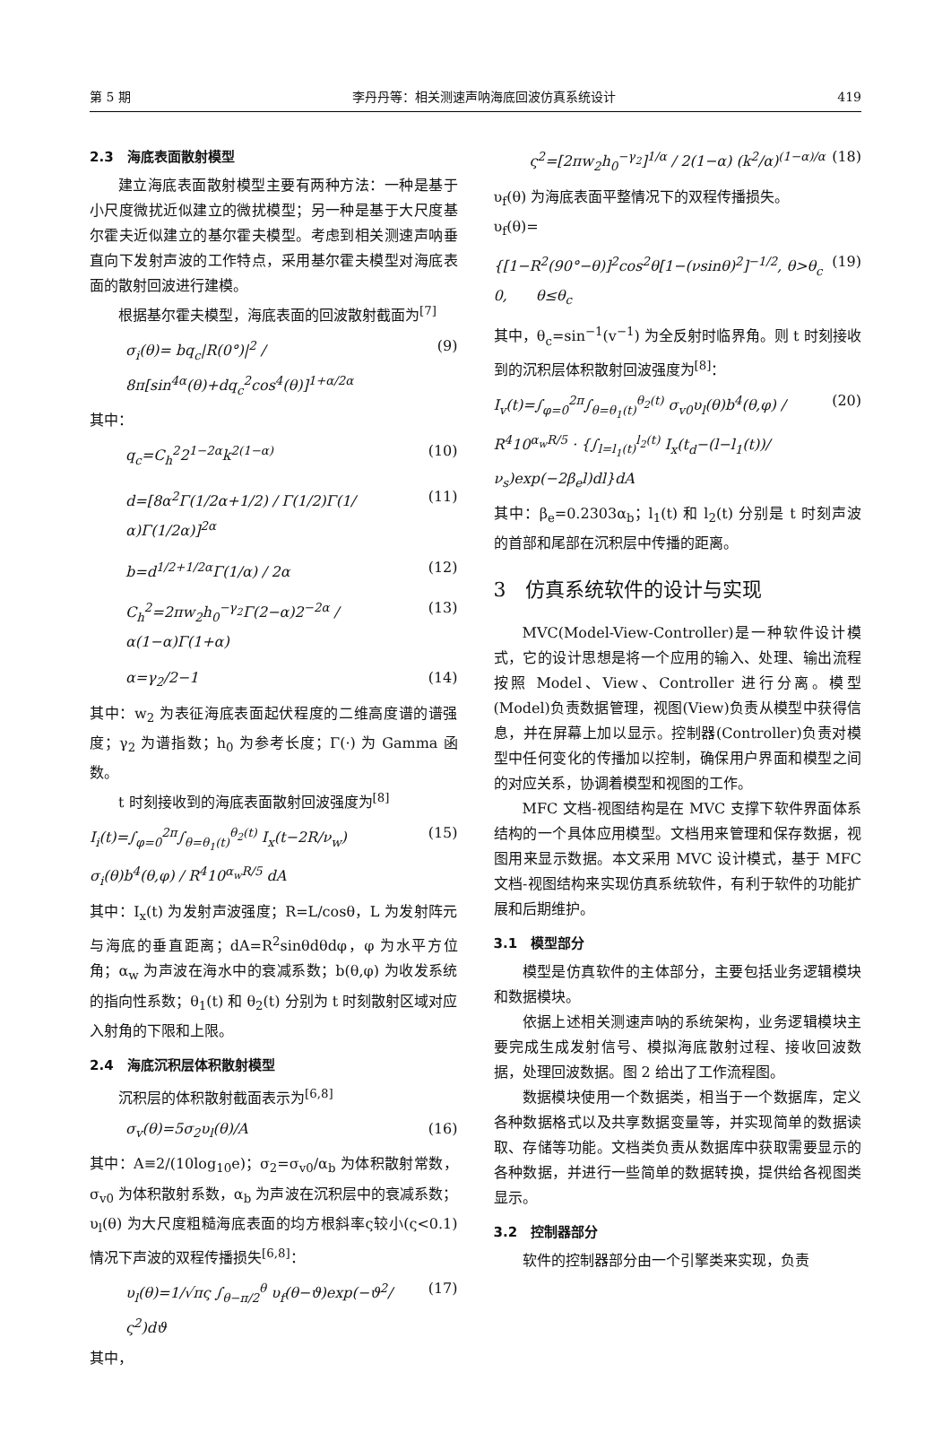第 5 期 李丹丹等：相关测速声呐海底回波仿真系统设计 419
2.3　海底表面散射模型
建立海底表面散射模型主要有两种方法：一种是基于小尺度微扰近似建立的微扰模型；另一种是基于大尺度基尔霍夫近似建立的基尔霍夫模型。考虑到相关测速声呐垂直向下发射声波的工作特点，采用基尔霍夫模型对海底表面的散射回波进行建模。
根据基尔霍夫模型，海底表面的回波散射截面为<sup>[7]</sup>
σ<sub>i</sub>(θ)= bq<sub>c</sub>|R(0°)|<sup>2</sup> / 8π[sin<sup>4α</sup>(θ)+dq<sub>c</sub><sup>2</sup>cos<sup>4</sup>(θ)]<sup>1+α/2α</sup> (9)
其中：
q<sub>c</sub>=C<sub>h</sub><sup>2</sup>2<sup>1−2α</sup>k<sup>2(1−α)</sup> (10)
d=[8α<sup>2</sup>Γ(1/2α+1/2) / Γ(1/2)Γ(1/α)Γ(1/2α)]<sup>2α</sup> (11)
b=d<sup>1/2+1/2α</sup>Γ(1/α) / 2α (12)
C<sub>h</sub><sup>2</sup>=2πw<sub>2</sub>h<sub>0</sub><sup>−γ<sub>2</sub></sup>Γ(2−α)2<sup>−2α</sup> / α(1−α)Γ(1+α) (13)
α=γ<sub>2</sub>/2−1 (14)
其中：w<sub>2</sub> 为表征海底表面起伏程度的二维高度谱的谱强度；γ<sub>2</sub> 为谱指数；h<sub>0</sub> 为参考长度；Γ(·) 为 Gamma 函数。
t 时刻接收到的海底表面散射回波强度为<sup>[8]</sup>
I<sub>i</sub>(t)=∫<sub>φ=0</sub><sup>2π</sup>∫<sub>θ=θ<sub>1</sub>(t)</sub><sup>θ<sub>2</sub>(t)</sup> I<sub>x</sub>(t−2R/ν<sub>w</sub>) σ<sub>i</sub>(θ)b<sup>4</sup>(θ,φ) / R<sup>4</sup>10<sup>α<sub>w</sub>R/5</sup> dA (15)
其中：I<sub>x</sub>(t) 为发射声波强度；R=L/cosθ，L 为发射阵元与海底的垂直距离；dA=R<sup>2</sup>sinθdθdφ，φ 为水平方位角；α<sub>w</sub> 为声波在海水中的衰减系数；b(θ,φ) 为收发系统的指向性系数；θ<sub>1</sub>(t) 和 θ<sub>2</sub>(t) 分别为 t 时刻散射区域对应入射角的下限和上限。
2.4　海底沉积层体积散射模型
沉积层的体积散射截面表示为<sup>[6,8]</sup>
σ<sub>v</sub>(θ)=5σ<sub>2</sub>υ<sub>l</sub>(θ)/A (16)
其中：A≡2/(10log<sub>10</sub>e)；σ<sub>2</sub>=σ<sub>v0</sub>/α<sub>b</sub> 为体积散射常数，σ<sub>v0</sub> 为体积散射系数，α<sub>b</sub> 为声波在沉积层中的衰减系数；υ<sub>l</sub>(θ) 为大尺度粗糙海底表面的均方根斜率ς较小(ς<0.1)情况下声波的双程传播损失<sup>[6,8]</sup>：
υ<sub>l</sub>(θ)=1/√πς ∫<sub>θ−π/2</sub><sup>θ</sup> υ<sub>f</sub>(θ−ϑ)exp(−ϑ<sup>2</sup>/ς<sup>2</sup>)dϑ (17)
其中，
ς<sup>2</sup>=[2πw<sub>2</sub>h<sub>0</sub><sup>−γ<sub>2</sub></sup>]<sup>1/α</sup> / 2(1−α) (k<sup>2</sup>/α)<sup>(1−α)/α</sup> (18)
υ<sub>f</sub>(θ) 为海底表面平整情况下的双程传播损失。
υ<sub>f</sub>(θ)=
{[1−R<sup>2</sup>(90°−θ)]<sup>2</sup>cos<sup>2</sup>θ[1−(νsinθ)<sup>2</sup>]<sup>−1/2</sup>, θ>θ<sub>c</sub>
0,　　θ≤θ<sub>c</sub> (19)
其中，θ<sub>c</sub>=sin<sup>−1</sup>(v<sup>−1</sup>) 为全反射时临界角。则 t 时刻接收到的沉积层体积散射回波强度为<sup>[8]</sup>：
I<sub>v</sub>(t)=∫<sub>φ=0</sub><sup>2π</sup>∫<sub>θ=θ<sub>1</sub>(t)</sub><sup>θ<sub>2</sub>(t)</sup> σ<sub>v0</sub>υ<sub>l</sub>(θ)b<sup>4</sup>(θ,φ) / R<sup>4</sup>10<sup>α<sub>w</sub>R/5</sup> · {∫<sub>l=l<sub>1</sub>(t)</sub><sup>l<sub>2</sub>(t)</sup> I<sub>x</sub>(t<sub>d</sub>−(l−l<sub>1</sub>(t))/ν<sub>s</sub>)exp(−2β<sub>e</sub>l)dl}dA (20)
其中：β<sub>e</sub>=0.2303α<sub>b</sub>；l<sub>1</sub>(t) 和 l<sub>2</sub>(t) 分别是 t 时刻声波的首部和尾部在沉积层中传播的距离。
3　仿真系统软件的设计与实现
MVC(Model-View-Controller)是一种软件设计模式，它的设计思想是将一个应用的输入、处理、输出流程按照 Model、View、Controller 进行分离。模型(Model)负责数据管理，视图(View)负责从模型中获得信息，并在屏幕上加以显示。控制器(Controller)负责对模型中任何变化的传播加以控制，确保用户界面和模型之间的对应关系，协调着模型和视图的工作。
MFC 文档-视图结构是在 MVC 支撑下软件界面体系结构的一个具体应用模型。文档用来管理和保存数据，视图用来显示数据。本文采用 MVC 设计模式，基于 MFC 文档-视图结构来实现仿真系统软件，有利于软件的功能扩展和后期维护。
3.1　模型部分
模型是仿真软件的主体部分，主要包括业务逻辑模块和数据模块。
依据上述相关测速声呐的系统架构，业务逻辑模块主要完成生成发射信号、模拟海底散射过程、接收回波数据，处理回波数据。图 2 给出了工作流程图。
数据模块使用一个数据类，相当于一个数据库，定义各种数据格式以及共享数据变量等，并实现简单的数据读取、存储等功能。文档类负责从数据库中获取需要显示的各种数据，并进行一些简单的数据转换，提供给各视图类显示。
3.2　控制器部分
软件的控制器部分由一个引擎类来实现，负责